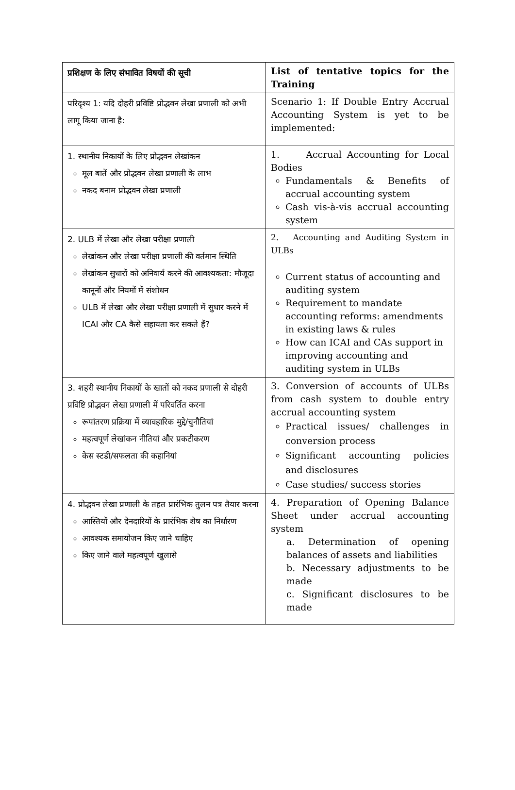| प्रशिक्षण के लिए संभावित विषयों की सूची | List of tentative topics for the Training |
| परिदृश्य 1: यदि दोहरी प्रविष्टि प्रोद्भवन लेखा प्रणाली को अभी लागू किया जाना है: | Scenario 1: If Double Entry Accrual Accounting System is yet to be implemented: |
| 1. स्थानीय निकायों के लिए प्रोद्भवन लेखांकन मूल बातें और प्रोद्भवन लेखा प्रणाली के लाभ नकद बनाम प्रोद्भवन लेखा प्रणाली | 1. Accrual Accounting for Local Bodies Fundamentals & Benefits of accrual accounting system Cash vis-à-vis accrual accounting system |
| 2. ULB में लेखा और लेखा परीक्षा प्रणाली लेखांकन और लेखा परीक्षा प्रणाली की वर्तमान स्थिति लेखांकन सुधारों को अनिवार्य करने की आवश्यकता: मौजूदा कानूनों और नियमों में संशोधन ULB में लेखा और लेखा परीक्षा प्रणाली में सुधार करने में ICAI और CA कैसे सहायता कर सकते हैं? | 2. Accounting and Auditing System in ULBs Current status of accounting and auditing system Requirement to mandate accounting reforms: amendments in existing laws & rules How can ICAI and CAs support in improving accounting and auditing system in ULBs |
| 3. शहरी स्थानीय निकायों के खातों को नकद प्रणाली से दोहरी प्रविष्टि प्रोद्भवन लेखा प्रणाली में परिवर्तित करना रूपांतरण प्रक्रिया में व्यावहारिक मुद्दे/चुनौतियां महत्वपूर्ण लेखांकन नीतियां और प्रकटीकरण केस स्टडी/सफलता की कहानियां | 3. Conversion of accounts of ULBs from cash system to double entry accrual accounting system Practical issues/ challenges in conversion process Significant accounting policies and disclosures Case studies/ success stories |
| 4. प्रोद्भवन लेखा प्रणाली के तहत प्रारंभिक तुलन पत्र तैयार करना आस्तियों और देनदारियों के प्रारंभिक शेष का निर्धारण आवश्यक समायोजन किए जाने चाहिए किए जाने वाले महत्वपूर्ण खुलासे | 4. Preparation of Opening Balance Sheet under accrual accounting system a. Determination of opening balances of assets and liabilities b. Necessary adjustments to be made c. Significant disclosures to be made |